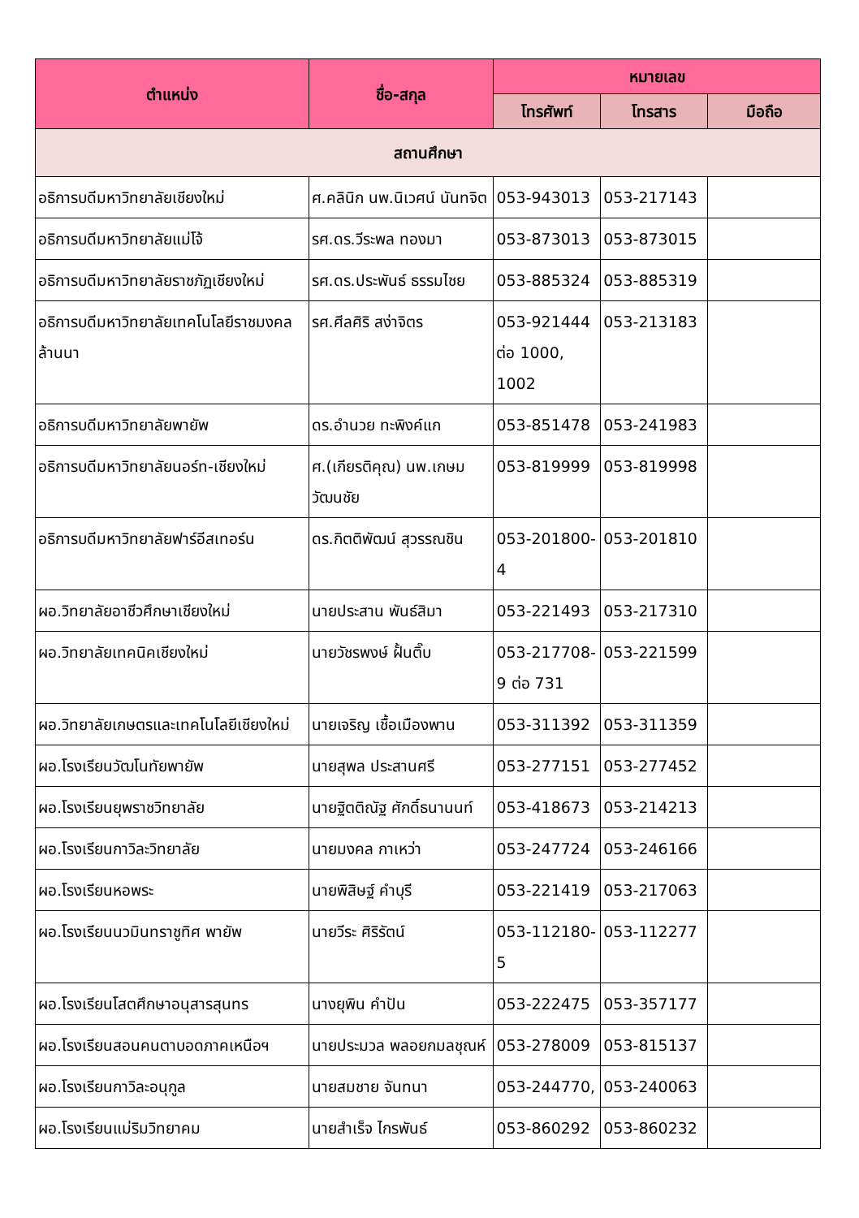| ตำแหน่ง | ชื่อ-สกุล | หมายเลข | | |
| --- | --- | --- | --- | --- |
| | | โทรศัพท์ | โทรสาร | มือถือ |
| สถานศึกษา | | | | |
| อธิการบดีมหาวิทยาลัยเชียงใหม่ | ศ.คลินิก นพ.นิเวศน์ นันทจิต | 053-943013 | 053-217143 | |
| อธิการบดีมหาวิทยาลัยแม่โจ้ | รศ.ดร.วีระพล ทองมา | 053-873013 | 053-873015 | |
| อธิการบดีมหาวิทยาลัยราชภัฏเชียงใหม่ | รศ.ดร.ประพันธ์ ธรรมไชย | 053-885324 | 053-885319 | |
| อธิการบดีมหาวิทยาลัยเทคโนโลยีราชมงคลล้านนา | รศ.ศีลศิริ สง่าจิตร | 053-921444 ต่อ 1000, 1002 | 053-213183 | |
| อธิการบดีมหาวิทยาลัยพายัพ | ดร.อำนวย ทะพิงค์แก | 053-851478 | 053-241983 | |
| อธิการบดีมหาวิทยาลัยนอร์ท-เชียงใหม่ | ศ.(เกียรติคุณ) นพ.เกษม วัฒนชัย | 053-819999 | 053-819998 | |
| อธิการบดีมหาวิทยาลัยฟาร์อีสเทอร์น | ดร.กิตติพัฒน์ สุวรรณชิน | 053-201800-4 | 053-201810 | |
| ผอ.วิทยาลัยอาชีวศึกษาเชียงใหม่ | นายประสาน พันธ์สิมา | 053-221493 | 053-217310 | |
| ผอ.วิทยาลัยเทคนิคเชียงใหม่ | นายวัชรพงษ์ ฝั้นติ๊บ | 053-217708-9 ต่อ 731 | 053-221599 | |
| ผอ.วิทยาลัยเกษตรและเทคโนโลยีเชียงใหม่ | นายเจริญ เชื้อเมืองพาน | 053-311392 | 053-311359 | |
| ผอ.โรงเรียนวัฒโนทัยพายัพ | นายสุพล ประสานศรี | 053-277151 | 053-277452 | |
| ผอ.โรงเรียนยุพราชวิทยาลัย | นายฐิตติณัฐ ศักดิ์ธนานนท์ | 053-418673 | 053-214213 | |
| ผอ.โรงเรียนกาวิละวิทยาลัย | นายมงคล กาเหว่า | 053-247724 | 053-246166 | |
| ผอ.โรงเรียนหอพระ | นายพิสิษฐ์ คำบุรี | 053-221419 | 053-217063 | |
| ผอ.โรงเรียนนวมินทราชูทิศ พายัพ | นายวีระ ศิริรัตน์ | 053-112180-5 | 053-112277 | |
| ผอ.โรงเรียนโสตศึกษาอนุสารสุนทร | นางยุพิน คำปัน | 053-222475 | 053-357177 | |
| ผอ.โรงเรียนสอนคนตาบอดภาคเหนือฯ | นายประมวล พลอยกมลชุณห์ | 053-278009 | 053-815137 | |
| ผอ.โรงเรียนกาวิละอนุกูล | นายสมชาย จันทนา | 053-244770, | 053-240063 | |
| ผอ.โรงเรียนแม่ริมวิทยาคม | นายสำเร็จ ไกรพันธ์ | 053-860292 | 053-860232 | |